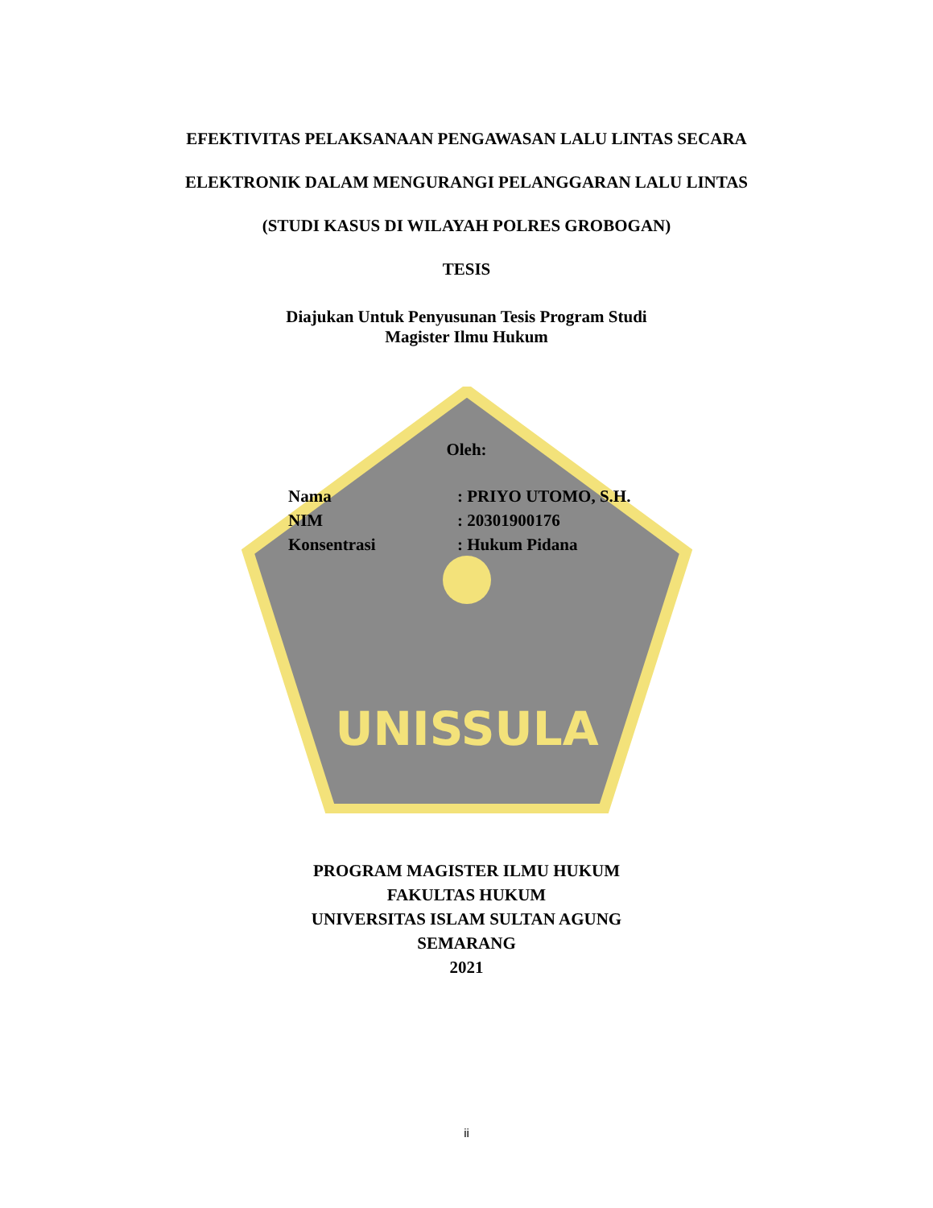UNISSULA
EFEKTIVITAS PELAKSANAAN PENGAWASAN LALU LINTAS SECARA
ELEKTRONIK DALAM MENGURANGI PELANGGARAN LALU LINTAS
(STUDI KASUS DI WILAYAH POLRES GROBOGAN)
TESIS
Diajukan Untuk Penyusunan Tesis Program Studi
Magister Ilmu Hukum
Oleh:
Nama: PRIYO UTOMO, S.H.
NIM: 20301900176
Konsentrasi: Hukum Pidana
PROGRAM MAGISTER ILMU HUKUM
FAKULTAS HUKUM
UNIVERSITAS ISLAM SULTAN AGUNG
SEMARANG
2021
ii